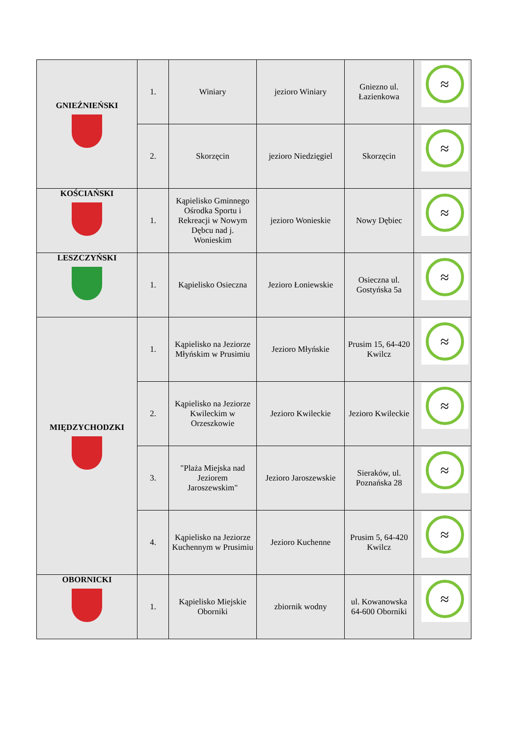| GNIEŹNIEŃSKI | 1. | Winiary | jezioro Winiary | Gniezno ul. Łazienkowa | ≈ |
| | 2. | Skorzęcin | jezioro Niedzięgiel | Skorzęcin | ≈ |
| KOŚCIAŃSKI | 1. | Kąpielisko Gminnego Ośrodka Sportu i Rekreacji w Nowym Dębcu nad j. Wonieskim | jezioro Wonieskie | Nowy Dębiec | ≈ |
| LESZCZYŃSKI | 1. | Kąpielisko Osieczna | Jezioro Łoniewskie | Osieczna ul. Gostyńska 5a | ≈ |
| MIĘDZYCHODZKI | 1. | Kąpielisko na Jeziorze Młyńskim w Prusimiu | Jezioro Młyńskie | Prusim 15, 64-420 Kwilcz | ≈ |
| | 2. | Kąpielisko na Jeziorze Kwileckim w Orzeszkowie | Jezioro Kwileckie | Jezioro Kwileckie | ≈ |
| | 3. | "Plaża Miejska nad Jeziorem Jaroszewskim" | Jezioro Jaroszewskie | Sieraków, ul. Poznańska 28 | ≈ |
| | 4. | Kąpielisko na Jeziorze Kuchennym w Prusimiu | Jezioro Kuchenne | Prusim 5, 64-420 Kwilcz | ≈ |
| OBORNICKI | 1. | Kąpielisko Miejskie Oborniki | zbiornik wodny | ul. Kowanowska 64-600 Oborniki | ≈ |